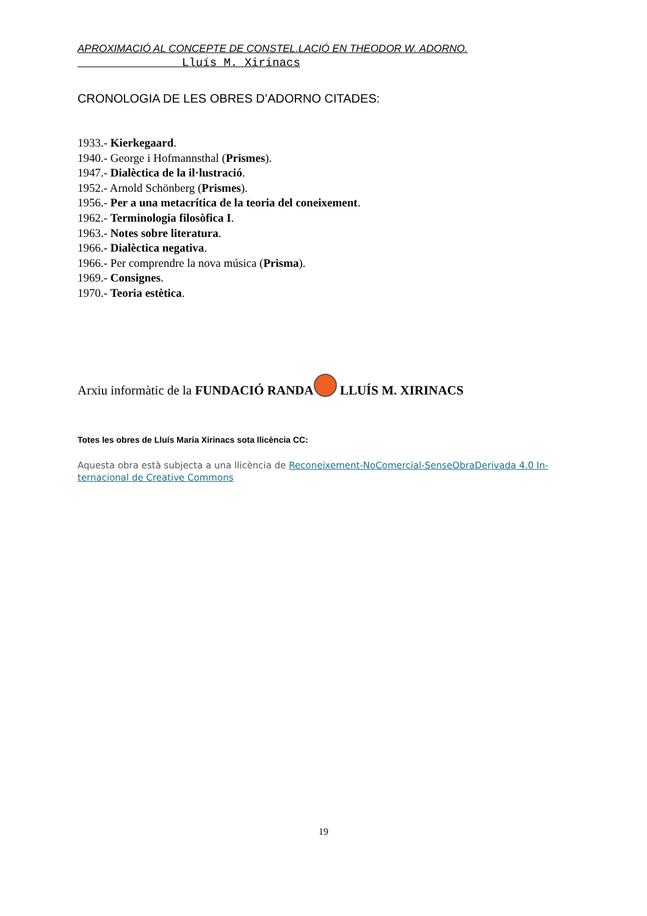APROXIMACIÓ AL CONCEPTE DE CONSTEL.LACIÓ EN THEODOR W. ADORNO.
Lluís M. Xirinacs
CRONOLOGIA DE LES OBRES D’ADORNO CITADES:
1933.- Kierkegaard.
1940.- George i Hofmannsthal (Prismes).
1947.- Dialèctica de la il·lustració.
1952.- Arnold Schönberg (Prismes).
1956.- Per a una metacrítica de la teoria del coneixement.
1962.- Terminologia filosòfica I.
1963.- Notes sobre literatura.
1966.- Dialèctica negativa.
1966.- Per comprendre la nova música (Prisma).
1969.- Consignes.
1970.- Teoria estètica.
Arxiu informàtic de la FUNDACIÓ RANDA LLUÍS M. XIRINACS
Totes les obres de Lluís Maria Xirinacs sota llicència CC:
Aquesta obra està subjecta a una llicència de Reconeixement-NoComercial-SenseObraDerivada 4.0 In-ternacional de Creative Commons
19